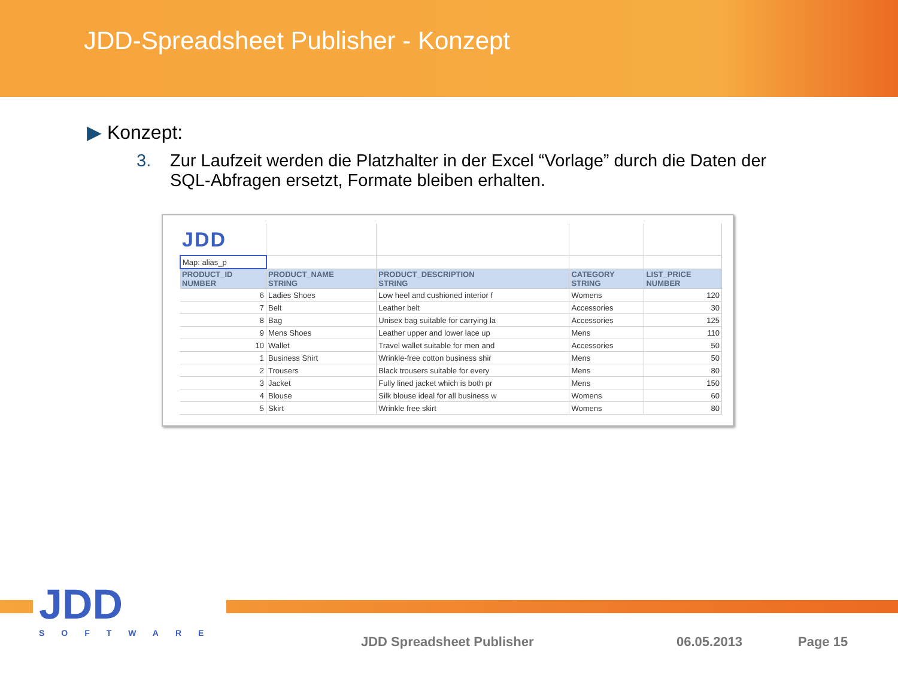JDD-Spreadsheet Publisher - Konzept
▶ Konzept:
3. Zur Laufzeit werden die Platzhalter in der Excel “Vorlage” durch die Daten der SQL-Abfragen ersetzt, Formate bleiben erhalten.
| JDD | | | | |
| Map: alias_p | | | | |
| PRODUCT_ID NUMBER | PRODUCT_NAME STRING | PRODUCT_DESCRIPTION STRING | CATEGORY STRING | LIST_PRICE NUMBER |
| 6 | Ladies Shoes | Low heel and cushioned interior f | Womens | 120 |
| 7 | Belt | Leather belt | Accessories | 30 |
| 8 | Bag | Unisex bag suitable for carrying la | Accessories | 125 |
| 9 | Mens Shoes | Leather upper and lower lace up | Mens | 110 |
| 10 | Wallet | Travel wallet suitable for men and | Accessories | 50 |
| 1 | Business Shirt | Wrinkle-free cotton business shir | Mens | 50 |
| 2 | Trousers | Black trousers suitable for every | Mens | 80 |
| 3 | Jacket | Fully lined jacket which is both pr | Mens | 150 |
| 4 | Blouse | Silk blouse ideal for all business w | Womens | 60 |
| 5 | Skirt | Wrinkle free skirt | Womens | 80 |
JDD
SOFTWARE
JDD Spreadsheet Publisher 06.05.2013 Page 15